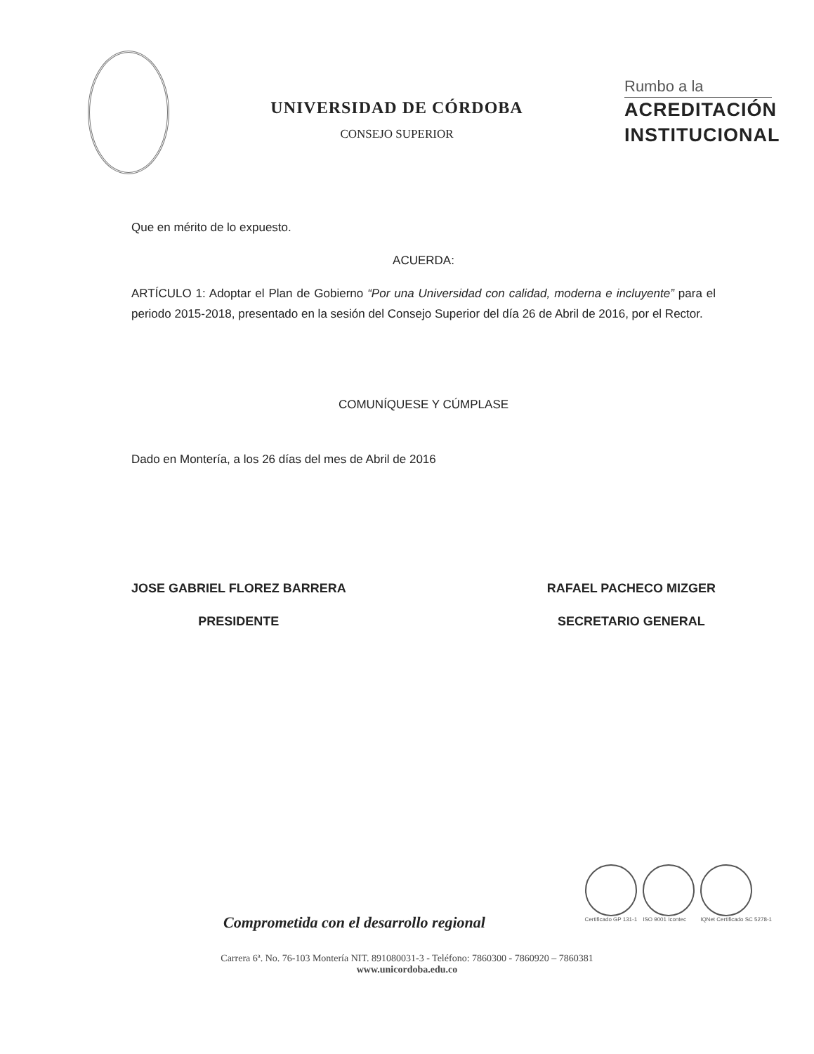UNIVERSIDAD DE CÓRDOBA
CONSEJO SUPERIOR
Rumbo a la
ACREDITACIÓN
INSTITUCIONAL
Que en mérito de lo expuesto.
ACUERDA:
ARTÍCULO 1: Adoptar el Plan de Gobierno “Por una Universidad con calidad, moderna e incluyente” para el periodo 2015-2018, presentado en la sesión del Consejo Superior del día 26 de Abril de 2016, por el Rector.
COMUNÍQUESE Y CÚMPLASE
Dado en Montería, a los 26 días del mes de Abril de 2016
JOSE GABRIEL FLOREZ BARRERA
PRESIDENTE
RAFAEL PACHECO MIZGER
SECRETARIO GENERAL
Certificado GP 131-1 ISO 9001 Icontec IQNet Certificado SC 5278-1
Comprometida con el desarrollo regional
Carrera 6ª. No. 76-103 Montería NIT. 891080031-3 - Teléfono: 7860300 - 7860920 – 7860381
www.unicordoba.edu.co